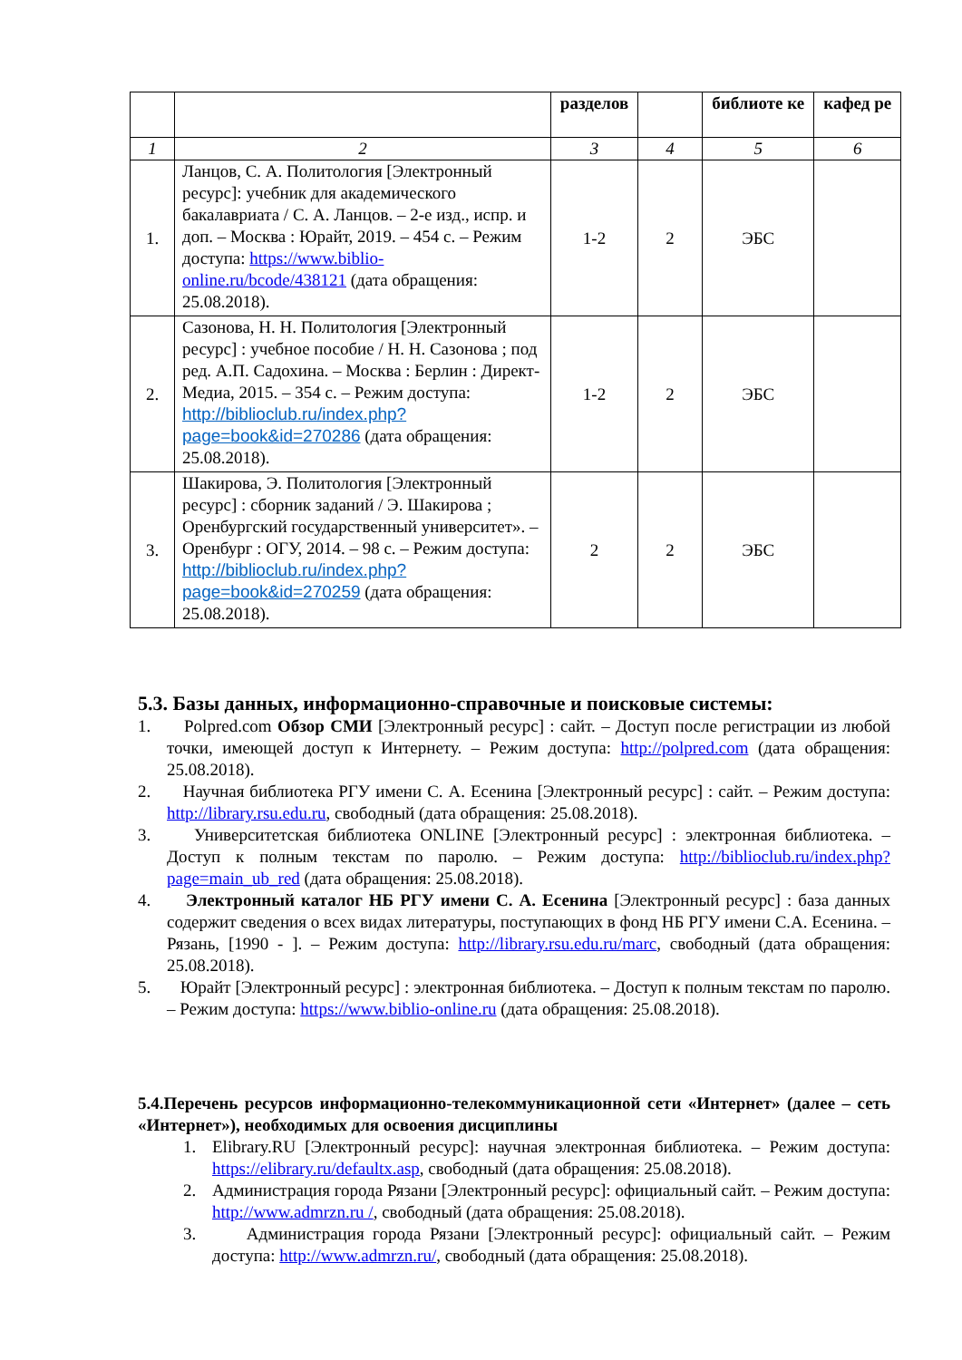| | | разделов | | библиоте ке | кафед ре |
| --- | --- | --- | --- | --- | --- |
| 1 | 2 | 3 | 4 | 5 | 6 |
| 1. | Ланцов, С. А. Политология [Электронный ресурс]: учебник для академического бакалавриата / С. А. Ланцов. – 2-е изд., испр. и доп. – Москва : Юрайт, 2019. – 454 с. – Режим доступа: https://www.biblio-online.ru/bcode/438121 (дата обращения: 25.08.2018). | 1-2 | 2 | ЭБС | |
| 2. | Сазонова, Н. Н. Политология [Электронный ресурс] : учебное пособие / Н. Н. Сазонова ; под ред. А.П. Садохина. – Москва : Берлин : Директ-Медиа, 2015. – 354 с. – Режим доступа: http://biblioclub.ru/index.php?page=book&id=270286 (дата обращения: 25.08.2018). | 1-2 | 2 | ЭБС | |
| 3. | Шакирова, Э. Политология [Электронный ресурс] : сборник заданий / Э. Шакирова ; Оренбургский государственный университет». – Оренбург : ОГУ, 2014. – 98 с. – Режим доступа: http://biblioclub.ru/index.php?page=book&id=270259 (дата обращения: 25.08.2018). | 2 | 2 | ЭБС | |
5.3. Базы данных, информационно-справочные и поисковые системы:
1. Polpred.com Обзор СМИ [Электронный ресурс] : сайт. – Доступ после регистрации из любой точки, имеющей доступ к Интернету. – Режим доступа: http://polpred.com (дата обращения: 25.08.2018).
2. Научная библиотека РГУ имени С. А. Есенина [Электронный ресурс] : сайт. – Режим доступа: http://library.rsu.edu.ru, свободный (дата обращения: 25.08.2018).
3. Университетская библиотека ONLINE [Электронный ресурс] : электронная библиотека. – Доступ к полным текстам по паролю. – Режим доступа: http://biblioclub.ru/index.php?page=main_ub_red (дата обращения: 25.08.2018).
4. Электронный каталог НБ РГУ имени С. А. Есенина [Электронный ресурс] : база данных содержит сведения о всех видах литературы, поступающих в фонд НБ РГУ имени С.А. Есенина. – Рязань, [1990 - ]. – Режим доступа: http://library.rsu.edu.ru/marc, свободный (дата обращения: 25.08.2018).
5. Юрайт [Электронный ресурс] : электронная библиотека. – Доступ к полным текстам по паролю. – Режим доступа: https://www.biblio-online.ru (дата обращения: 25.08.2018).
5.4.Перечень ресурсов информационно-телекоммуникационной сети «Интернет» (далее – сеть «Интернет»), необходимых для освоения дисциплины
1. Elibrary.RU [Электронный ресурс]: научная электронная библиотека. – Режим доступа: https://elibrary.ru/defaultx.asp, свободный (дата обращения: 25.08.2018).
2. Администрация города Рязани [Электронный ресурс]: официальный сайт. – Режим доступа: http://www.admrzn.ru /, свободный (дата обращения: 25.08.2018).
3. Администрация города Рязани [Электронный ресурс]: официальный сайт. – Режим доступа: http://www.admrzn.ru/, свободный (дата обращения: 25.08.2018).